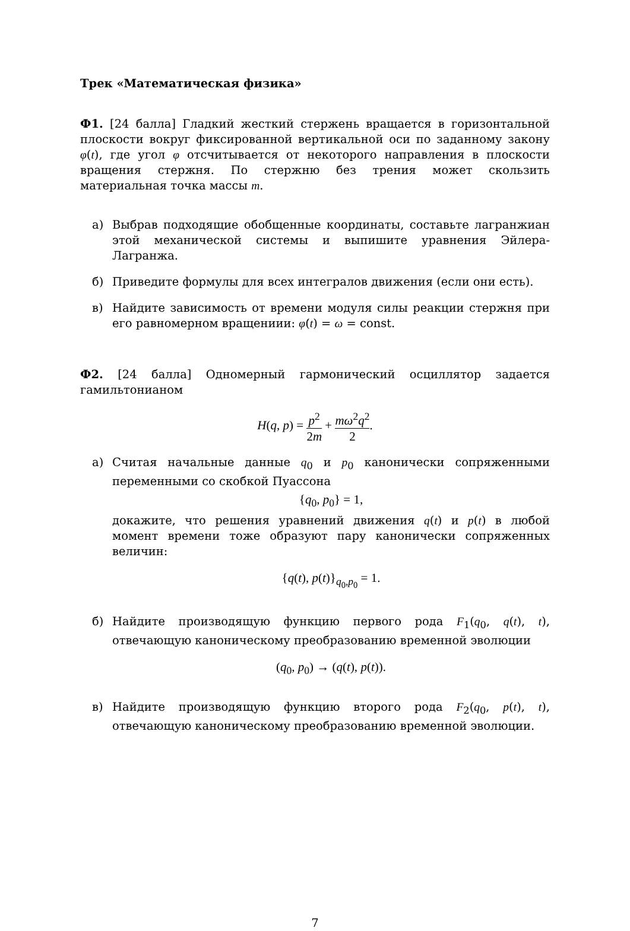Трек «Математическая физика»
Ф1. [24 балла] Гладкий жесткий стержень вращается в горизонтальной плоскости вокруг фиксированной вертикальной оси по заданному закону φ(t), где угол φ отсчитывается от некоторого направления в плоскости вращения стержня. По стержню без трения может скользить материальная точка массы m.
а) Выбрав подходящие обобщенные координаты, составьте лагранжиан этой механической системы и выпишите уравнения Эйлера-Лагранжа.
б) Приведите формулы для всех интегралов движения (если они есть).
в) Найдите зависимость от времени модуля силы реакции стержня при его равномерном вращениии: φ̇(t) = ω = const.
Ф2. [24 балла] Одномерный гармонический осциллятор задается гамильтонианом
H(q, p) = p<sup>2</sup> 2m + mω<sup>2</sup>q<sup>2</sup> 2.
а) Считая начальные данные q<sub>0</sub> и p<sub>0</sub> канонически сопряженными переменными со скобкой Пуассона
{q<sub>0</sub>, p<sub>0</sub>} = 1,
докажите, что решения уравнений движения q(t) и p(t) в любой момент времени тоже образуют пару канонически сопряженных величин:
{q(t), p(t)}<sub>q<sub>0</sub>,p<sub>0</sub></sub> = 1.
б) Найдите производящую функцию первого рода F<sub>1</sub>(q<sub>0</sub>, q(t), t), отвечающую каноническому преобразованию временной эволюции
(q<sub>0</sub>, p<sub>0</sub>) → (q(t), p(t)).
в) Найдите производящую функцию второго рода F<sub>2</sub>(q<sub>0</sub>, p(t), t), отвечающую каноническому преобразованию временной эволюции.
7